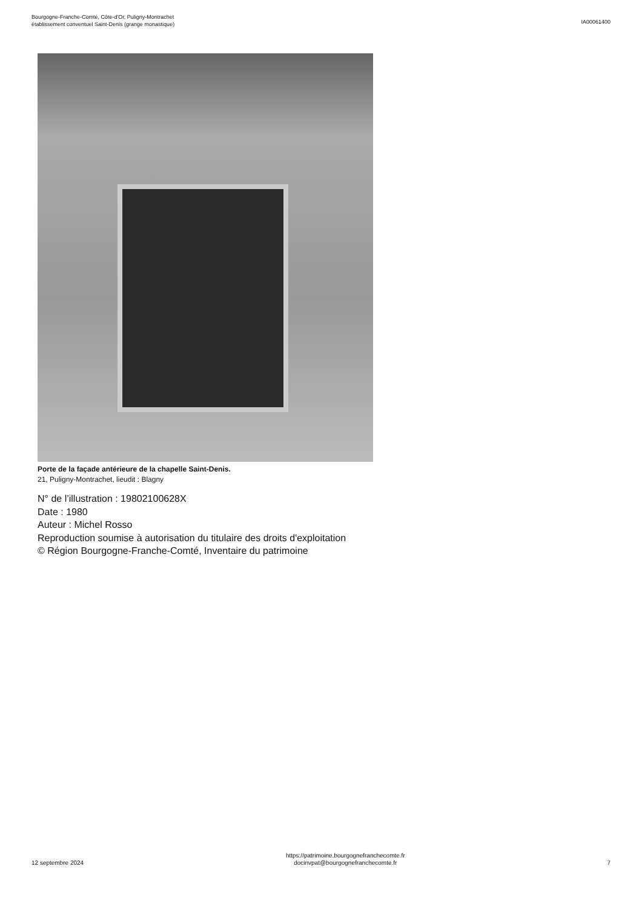Bourgogne-Franche-Comté, Côte-d'Or, Puligny-Montrachet
établissement conventuel Saint-Denis (grange monastique)
IA00061400
Porte de la façade antérieure de la chapelle Saint-Denis.
21, Puligny-Montrachet, lieudit : Blagny
N° de l’illustration : 19802100628X
Date : 1980
Auteur : Michel Rosso
Reproduction soumise à autorisation du titulaire des droits d'exploitation
© Région Bourgogne-Franche-Comté, Inventaire du patrimoine
12 septembre 2024
https://patrimoine.bourgognefranchecomte.fr
docinvpat@bourgognefranchecomte.fr
7